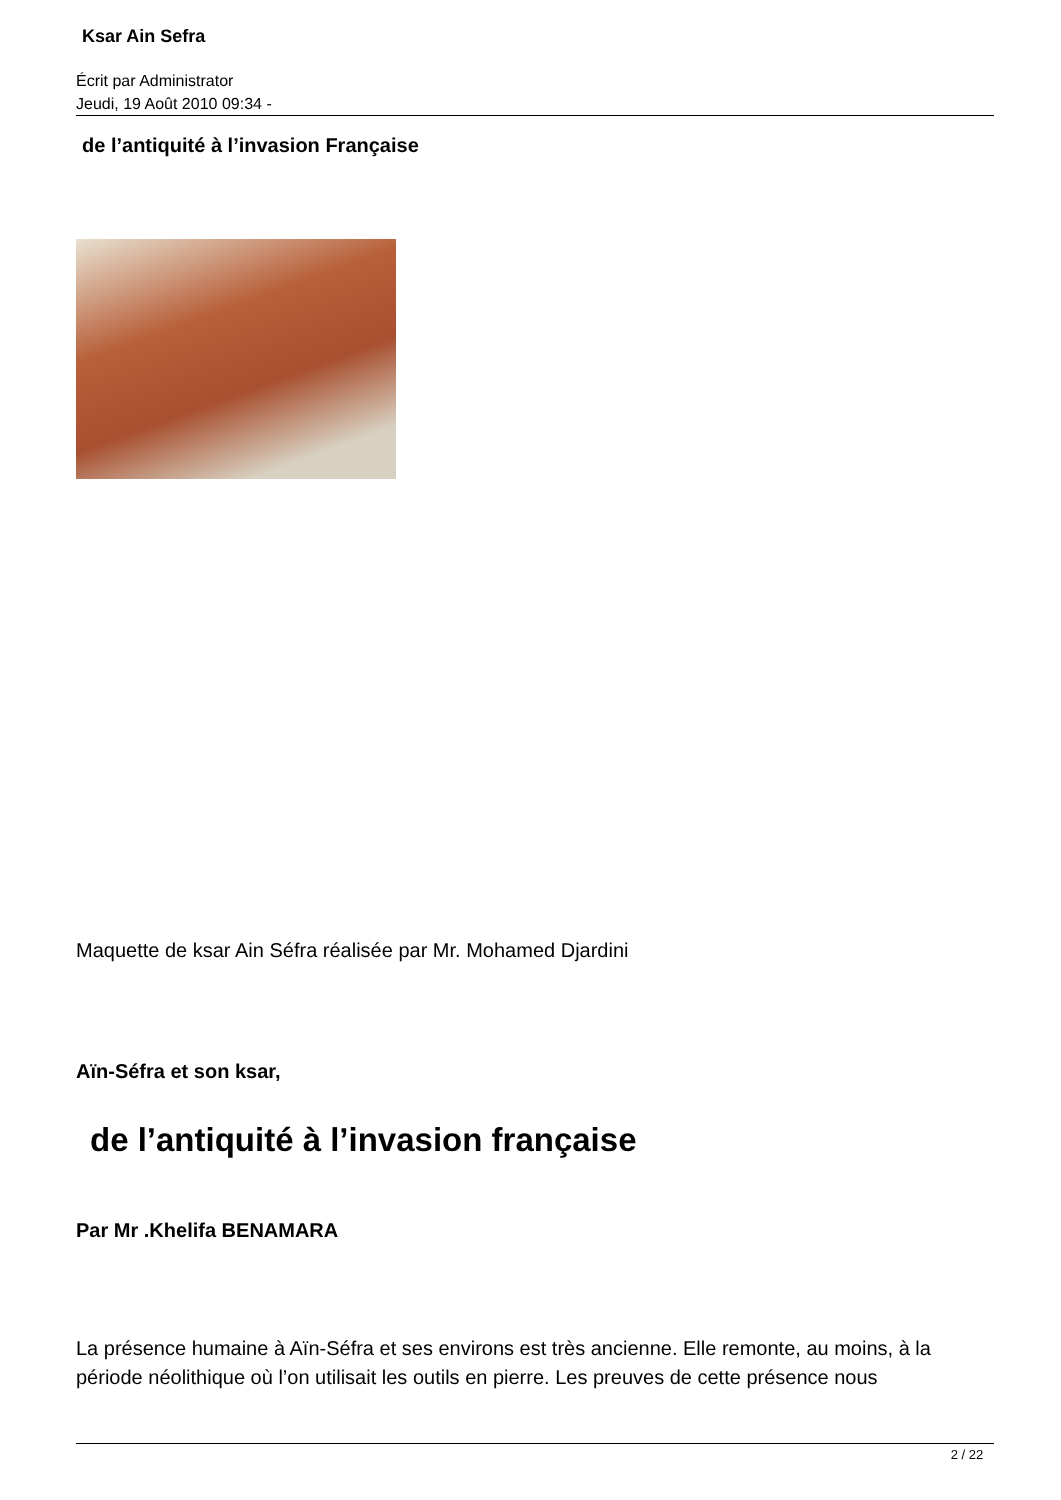Ksar Ain Sefra
Écrit par Administrator
Jeudi, 19 Août 2010 09:34 -
de l’antiquité à l’invasion Française
Maquette de ksar Ain Séfra réalisée par Mr. Mohamed Djardini
Aïn-Séfra et son ksar,
de l’antiquité à l’invasion française
Par Mr .Khelifa BENAMARA
La présence humaine à Aïn-Séfra et ses environs est très ancienne. Elle remonte, au moins, à la période néolithique où l’on utilisait les outils en pierre. Les preuves de cette présence nous
2 / 22